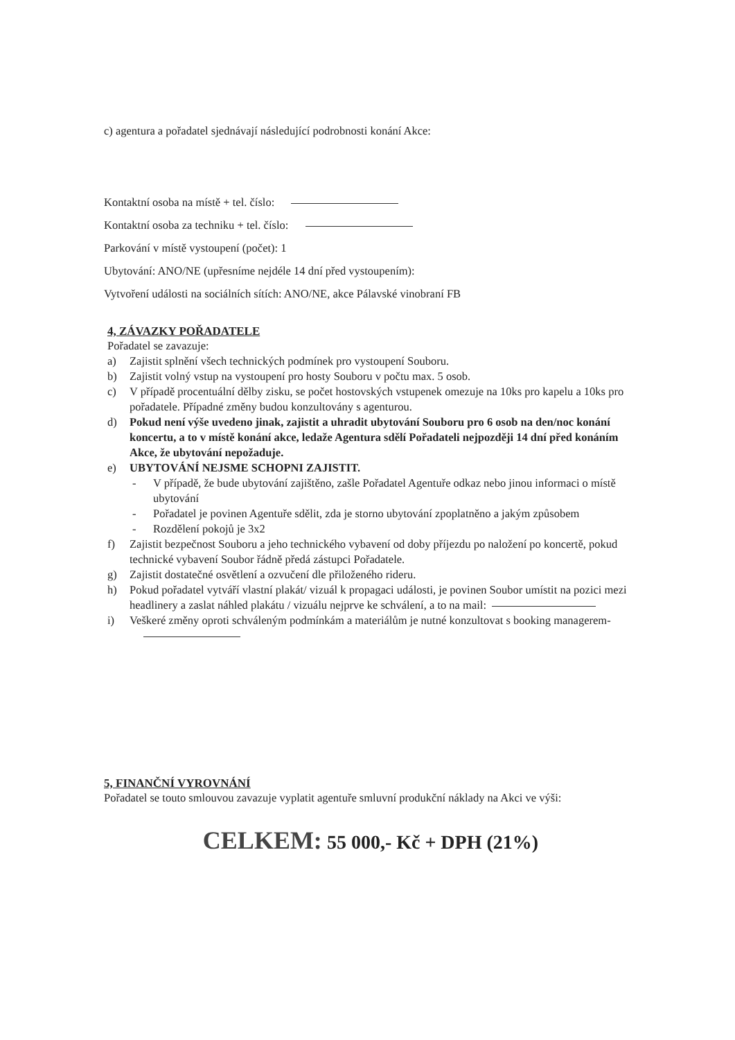c) agentura a pořadatel sjednávají následující podrobnosti konání Akce:
Kontaktní osoba na místě + tel. číslo:
Kontaktní osoba za techniku + tel. číslo:
Parkování v místě vystoupení (počet): 1
Ubytování: ANO/NE (upřesníme nejdéle 14 dní před vystoupením):
Vytvoření události na sociálních sítích: ANO/NE, akce Pálavské vinobraní FB
4, ZÁVAZKY POŘADATELE
Pořadatel se zavazuje:
a) Zajistit splnění všech technických podmínek pro vystoupení Souboru.
b) Zajistit volný vstup na vystoupení pro hosty Souboru v počtu max. 5 osob.
c) V případě procentuální dělby zisku, se počet hostovských vstupenek omezuje na 10ks pro kapelu a 10ks pro pořadatele. Případné změny budou konzultovány s agenturou.
d) Pokud není výše uvedeno jinak, zajistit a uhradit ubytování Souboru pro 6 osob na den/noc konání koncertu, a to v místě konání akce, ledaže Agentura sdělí Pořadateli nejpozději 14 dní před konáním Akce, že ubytování nepožaduje.
e) UBYTOVÁNÍ NEJSME SCHOPNI ZAJISTIT.
- V případě, že bude ubytování zajištěno, zašle Pořadatel Agentuře odkaz nebo jinou informaci o místě ubytování
- Pořadatel je povinen Agentuře sdělit, zda je storno ubytování zpoplatněno a jakým způsobem
- Rozdělení pokojů je 3x2
f) Zajistit bezpečnost Souboru a jeho technického vybavení od doby příjezdu po naložení po koncertě, pokud technické vybavení Soubor řádně předá zástupci Pořadatele.
g) Zajistit dostatečné osvětlení a ozvučení dle přiloženého rideru.
h) Pokud pořadatel vytváří vlastní plakát/ vizuál k propagaci události, je povinen Soubor umístit na pozici mezi headlinery a zaslat náhled plakátu / vizuálu nejprve ke schválení, a to na mail:
i) Veškeré změny oproti schváleným podmínkám a materiálům je nutné konzultovat s booking managerem-
5, FINANČNÍ VYROVNÁNÍ
Pořadatel se touto smlouvou zavazuje vyplatit agentuře smluvní produkční náklady na Akci ve výši:
CELKEM: 55 000,- Kč + DPH (21%)